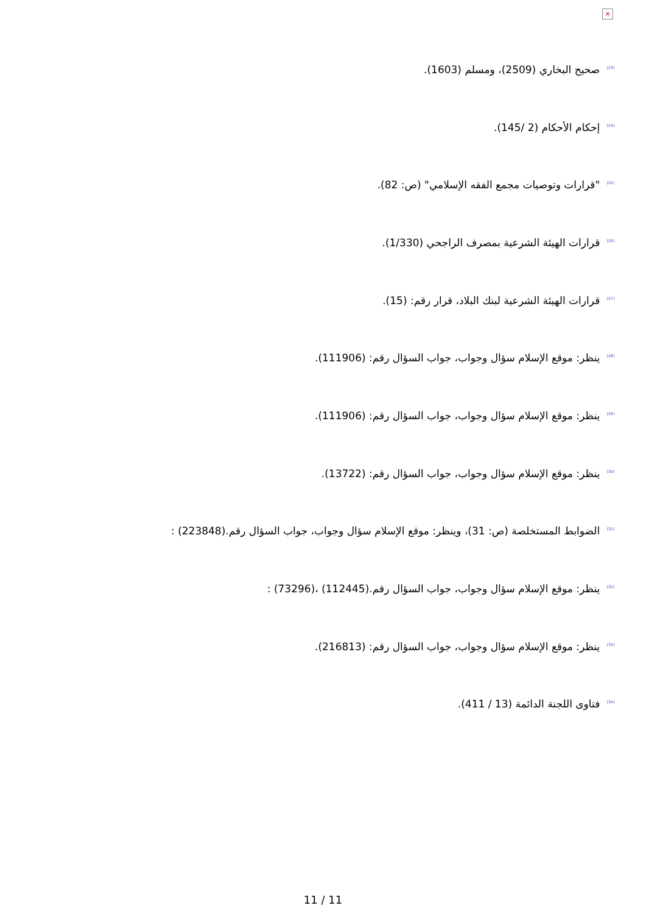×
<sup>[23]</sup> صحيح البخاري (2509)، ومسلم (1603).
<sup>[24]</sup> إحكام الأحكام (2 /145).
<sup>[25]</sup> "قرارات وتوصيات مجمع الفقه الإسلامي" (ص: 82).
<sup>[26]</sup> قرارات الهيئة الشرعية بمصرف الراجحي (1/330).
<sup>[27]</sup> قرارات الهيئة الشرعية لبنك البلاد، قرار رقم: (15).
<sup>[28]</sup> ينظر: موقع الإسلام سؤال وجواب، جواب السؤال رقم: (111906).
<sup>[29]</sup> ينظر: موقع الإسلام سؤال وجواب، جواب السؤال رقم: (111906).
<sup>[30]</sup> ينظر: موقع الإسلام سؤال وجواب، جواب السؤال رقم: (13722).
<sup>[31]</sup> الضوابط المستخلصة (ص: 31)، وينظر: موقع الإسلام سؤال وجواب، جواب السؤال رقم.(223848) :
<sup>[32]</sup> ينظر: موقع الإسلام سؤال وجواب، جواب السؤال رقم.(112445) ،(73296) :
<sup>[33]</sup> ينظر: موقع الإسلام سؤال وجواب، جواب السؤال رقم: (216813).
<sup>[34]</sup> فتاوى اللجنة الدائمة (13 / 411).
11 / 11